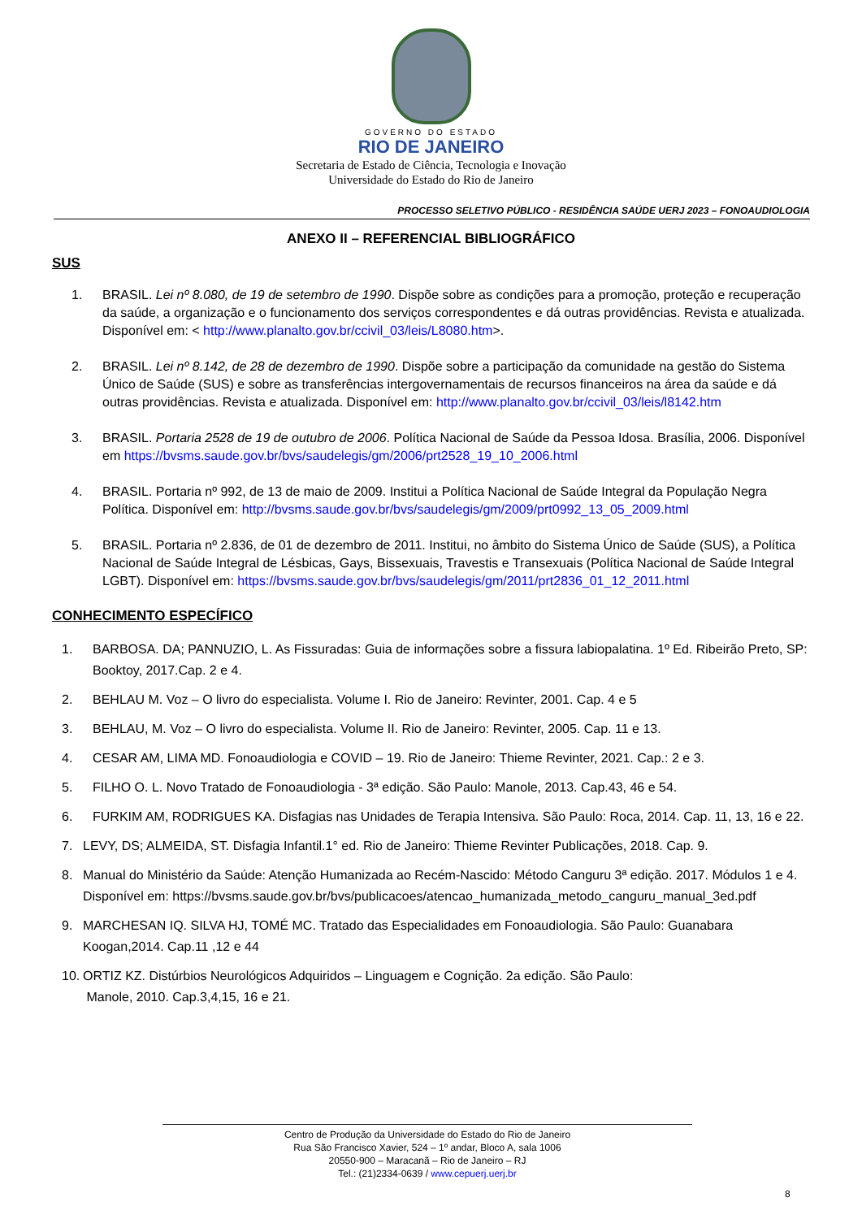GOVERNO DO ESTADO
RIO DE JANEIRO
Secretaria de Estado de Ciência, Tecnologia e Inovação
Universidade do Estado do Rio de Janeiro
PROCESSO SELETIVO PÚBLICO - RESIDÊNCIA SAÚDE UERJ 2023 – FONOAUDIOLOGIA
ANEXO II – REFERENCIAL BIBLIOGRÁFICO
SUS
1. BRASIL. Lei nº 8.080, de 19 de setembro de 1990. Dispõe sobre as condições para a promoção, proteção e recuperação da saúde, a organização e o funcionamento dos serviços correspondentes e dá outras providências. Revista e atualizada. Disponível em: < http://www.planalto.gov.br/ccivil_03/leis/L8080.htm>.
2. BRASIL. Lei nº 8.142, de 28 de dezembro de 1990. Dispõe sobre a participação da comunidade na gestão do Sistema Único de Saúde (SUS) e sobre as transferências intergovernamentais de recursos financeiros na área da saúde e dá outras providências. Revista e atualizada. Disponível em: http://www.planalto.gov.br/ccivil_03/leis/l8142.htm
3. BRASIL. Portaria 2528 de 19 de outubro de 2006. Política Nacional de Saúde da Pessoa Idosa. Brasília, 2006. Disponível em https://bvsms.saude.gov.br/bvs/saudelegis/gm/2006/prt2528_19_10_2006.html
4. BRASIL. Portaria nº 992, de 13 de maio de 2009. Institui a Política Nacional de Saúde Integral da População Negra Política. Disponível em: http://bvsms.saude.gov.br/bvs/saudelegis/gm/2009/prt0992_13_05_2009.html
5. BRASIL. Portaria nº 2.836, de 01 de dezembro de 2011. Institui, no âmbito do Sistema Único de Saúde (SUS), a Política Nacional de Saúde Integral de Lésbicas, Gays, Bissexuais, Travestis e Transexuais (Política Nacional de Saúde Integral LGBT). Disponível em: https://bvsms.saude.gov.br/bvs/saudelegis/gm/2011/prt2836_01_12_2011.html
CONHECIMENTO ESPECÍFICO
1. BARBOSA. DA; PANNUZIO, L. As Fissuradas: Guia de informações sobre a fissura labiopalatina. 1º Ed. Ribeirão Preto, SP: Booktoy, 2017.Cap. 2 e 4.
2. BEHLAU M. Voz – O livro do especialista. Volume I. Rio de Janeiro: Revinter, 2001. Cap. 4 e 5
3. BEHLAU, M. Voz – O livro do especialista. Volume II. Rio de Janeiro: Revinter, 2005. Cap. 11 e 13.
4. CESAR AM, LIMA MD. Fonoaudiologia e COVID – 19. Rio de Janeiro: Thieme Revinter, 2021. Cap.: 2 e 3.
5. FILHO O. L. Novo Tratado de Fonoaudiologia - 3ª edição. São Paulo: Manole, 2013. Cap.43, 46 e 54.
6. FURKIM AM, RODRIGUES KA. Disfagias nas Unidades de Terapia Intensiva. São Paulo: Roca, 2014. Cap. 11, 13, 16 e 22.
7. LEVY, DS; ALMEIDA, ST. Disfagia Infantil.1° ed. Rio de Janeiro: Thieme Revinter Publicações, 2018. Cap. 9.
8. Manual do Ministério da Saúde: Atenção Humanizada ao Recém-Nascido: Método Canguru 3ª edição. 2017. Módulos 1 e 4. Disponível em: https://bvsms.saude.gov.br/bvs/publicacoes/atencao_humanizada_metodo_canguru_manual_3ed.pdf
9. MARCHESAN IQ. SILVA HJ, TOMÉ MC. Tratado das Especialidades em Fonoaudiologia. São Paulo: Guanabara Koogan,2014. Cap.11 ,12 e 44
10. ORTIZ KZ. Distúrbios Neurológicos Adquiridos – Linguagem e Cognição. 2a edição. São Paulo:
Manole, 2010. Cap.3,4,15, 16 e 21.
Centro de Produção da Universidade do Estado do Rio de Janeiro
Rua São Francisco Xavier, 524 – 1º andar, Bloco A, sala 1006
20550-900 – Maracanã – Rio de Janeiro – RJ
Tel.: (21)2334-0639 / www.cepuerj.uerj.br
8